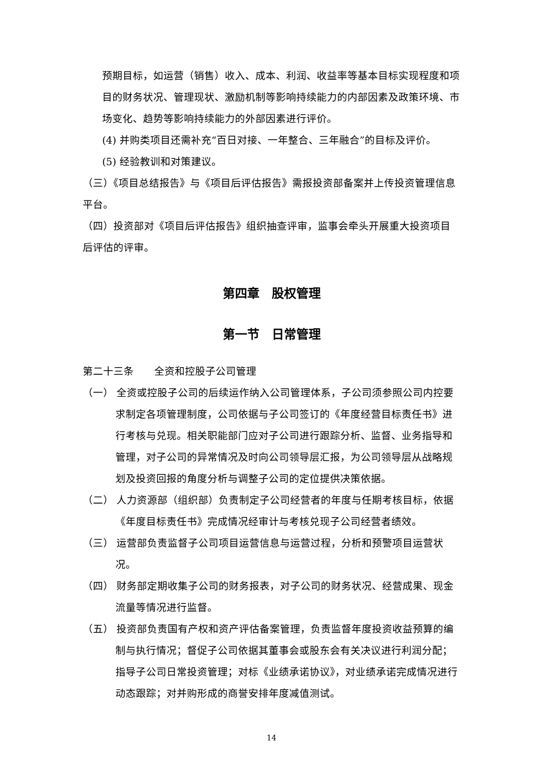预期目标，如运营（销售）收入、成本、利润、收益率等基本目标实现程度和项目的财务状况、管理现状、激励机制等影响持续能力的内部因素及政策环境、市场变化、趋势等影响持续能力的外部因素进行评价。
(4) 并购类项目还需补充“百日对接、一年整合、三年融合”的目标及评价。
(5) 经验教训和对策建议。
（三）《项目总结报告》与《项目后评估报告》需报投资部备案并上传投资管理信息平台。
（四）投资部对《项目后评估报告》组织抽查评审，监事会牵头开展重大投资项目后评估的评审。
第四章　股权管理
第一节　日常管理
第二十三条　　全资和控股子公司管理
（一） 全资或控股子公司的后续运作纳入公司管理体系，子公司须参照公司内控要求制定各项管理制度，公司依据与子公司签订的《年度经营目标责任书》进行考核与兑现。相关职能部门应对子公司进行跟踪分析、监督、业务指导和管理，对子公司的异常情况及时向公司领导层汇报，为公司领导层从战略规划及投资回报的角度分析与调整子公司的定位提供决策依据。
（二） 人力资源部（组织部）负责制定子公司经营者的年度与任期考核目标，依据《年度目标责任书》完成情况经审计与考核兑现子公司经营者绩效。
（三） 运营部负责监督子公司项目运营信息与运营过程，分析和预警项目运营状况。
（四） 财务部定期收集子公司的财务报表，对子公司的财务状况、经营成果、现金流量等情况进行监督。
（五） 投资部负责国有产权和资产评估备案管理，负责监督年度投资收益预算的编制与执行情况；督促子公司依据其董事会或股东会有关决议进行利润分配；指导子公司日常投资管理；对标《业绩承诺协议》，对业绩承诺完成情况进行动态跟踪；对并购形成的商誉安排年度减值测试。
14